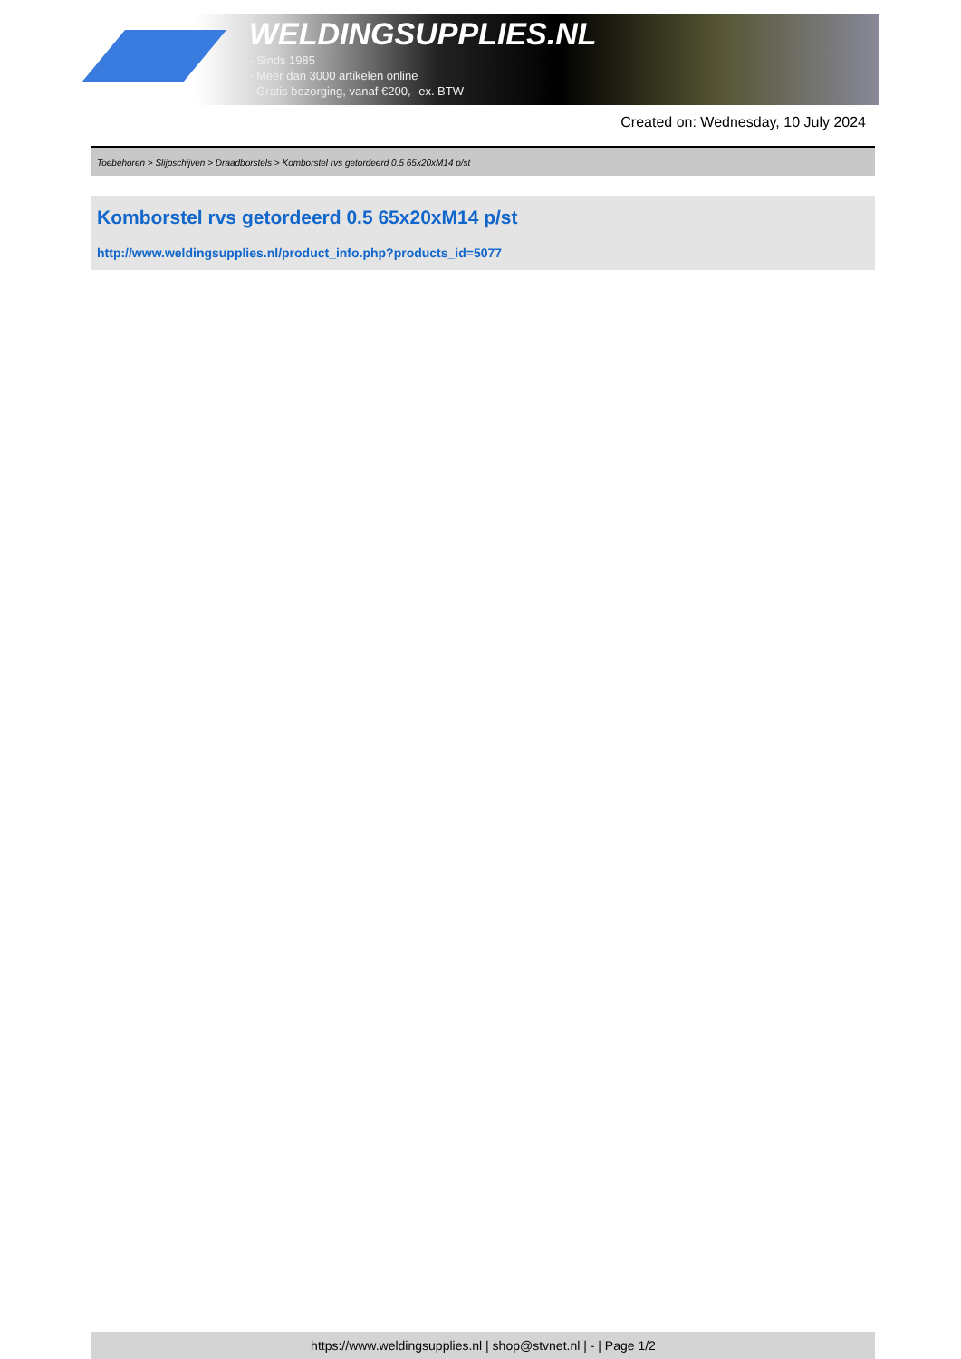WELDINGSUPPLIES.NL
- Sinds 1985
- Méér dan 3000 artikelen online
- Gratis bezorging, vanaf €200,--ex. BTW
Created on: Wednesday, 10 July 2024
Toebehoren > Slijpschijven > Draadborstels > Komborstel rvs getordeerd 0.5 65x20xM14 p/st
Komborstel rvs getordeerd 0.5 65x20xM14 p/st
http://www.weldingsupplies.nl/product_info.php?products_id=5077
https://www.weldingsupplies.nl | shop@stvnet.nl | - | Page 1/2